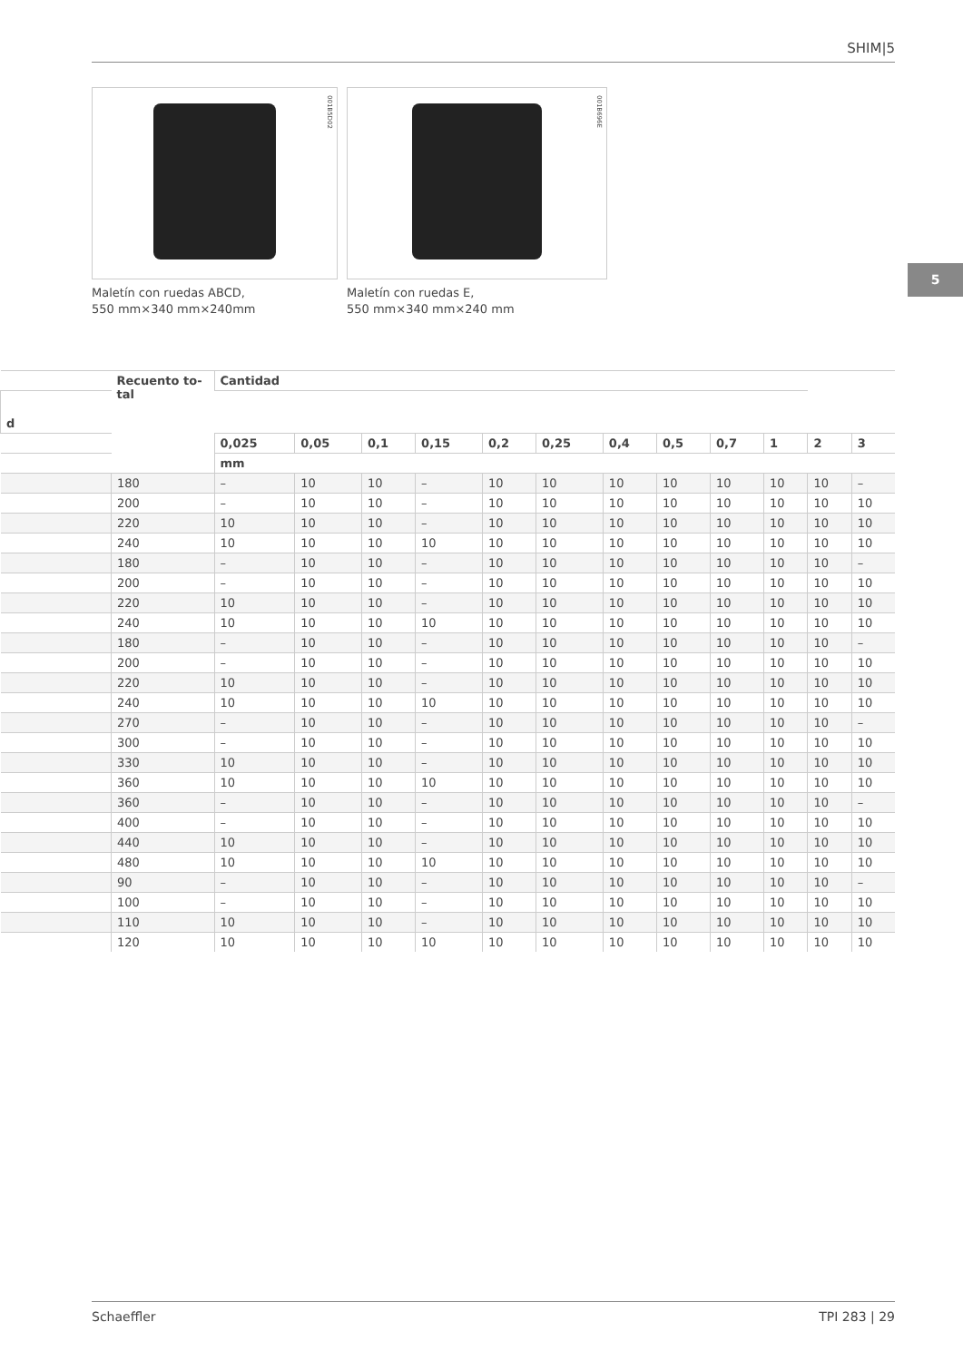SHIM|5
5
001B5D02
Maletín con ruedas ABCD,
550 mm×340 mm×240mm
001B696E
Maletín con ruedas E,
550 mm×340 mm×240 mm
| | Recuento to- tal | Cantidad | | | | | | | | | | | |
| --- | --- | --- | --- | --- | --- | --- | --- | --- | --- | --- | --- | --- | --- |
| d | | | | | | | | | | | | | |
| | | 0,025 | 0,05 | 0,1 | 0,15 | 0,2 | 0,25 | 0,4 | 0,5 | 0,7 | 1 | 2 | 3 |
| | | mm | | | | | | | | | | | |
| | 180 | – | 10 | 10 | – | 10 | 10 | 10 | 10 | 10 | 10 | 10 | – |
| | 200 | – | 10 | 10 | – | 10 | 10 | 10 | 10 | 10 | 10 | 10 | 10 |
| | 220 | 10 | 10 | 10 | – | 10 | 10 | 10 | 10 | 10 | 10 | 10 | 10 |
| | 240 | 10 | 10 | 10 | 10 | 10 | 10 | 10 | 10 | 10 | 10 | 10 | 10 |
| | 180 | – | 10 | 10 | – | 10 | 10 | 10 | 10 | 10 | 10 | 10 | – |
| | 200 | – | 10 | 10 | – | 10 | 10 | 10 | 10 | 10 | 10 | 10 | 10 |
| | 220 | 10 | 10 | 10 | – | 10 | 10 | 10 | 10 | 10 | 10 | 10 | 10 |
| | 240 | 10 | 10 | 10 | 10 | 10 | 10 | 10 | 10 | 10 | 10 | 10 | 10 |
| | 180 | – | 10 | 10 | – | 10 | 10 | 10 | 10 | 10 | 10 | 10 | – |
| | 200 | – | 10 | 10 | – | 10 | 10 | 10 | 10 | 10 | 10 | 10 | 10 |
| | 220 | 10 | 10 | 10 | – | 10 | 10 | 10 | 10 | 10 | 10 | 10 | 10 |
| | 240 | 10 | 10 | 10 | 10 | 10 | 10 | 10 | 10 | 10 | 10 | 10 | 10 |
| | 270 | – | 10 | 10 | – | 10 | 10 | 10 | 10 | 10 | 10 | 10 | – |
| | 300 | – | 10 | 10 | – | 10 | 10 | 10 | 10 | 10 | 10 | 10 | 10 |
| | 330 | 10 | 10 | 10 | – | 10 | 10 | 10 | 10 | 10 | 10 | 10 | 10 |
| | 360 | 10 | 10 | 10 | 10 | 10 | 10 | 10 | 10 | 10 | 10 | 10 | 10 |
| | 360 | – | 10 | 10 | – | 10 | 10 | 10 | 10 | 10 | 10 | 10 | – |
| | 400 | – | 10 | 10 | – | 10 | 10 | 10 | 10 | 10 | 10 | 10 | 10 |
| | 440 | 10 | 10 | 10 | – | 10 | 10 | 10 | 10 | 10 | 10 | 10 | 10 |
| | 480 | 10 | 10 | 10 | 10 | 10 | 10 | 10 | 10 | 10 | 10 | 10 | 10 |
| | 90 | – | 10 | 10 | – | 10 | 10 | 10 | 10 | 10 | 10 | 10 | – |
| | 100 | – | 10 | 10 | – | 10 | 10 | 10 | 10 | 10 | 10 | 10 | 10 |
| | 110 | 10 | 10 | 10 | – | 10 | 10 | 10 | 10 | 10 | 10 | 10 | 10 |
| | 120 | 10 | 10 | 10 | 10 | 10 | 10 | 10 | 10 | 10 | 10 | 10 | 10 |
Schaeffler TPI 283 | 29